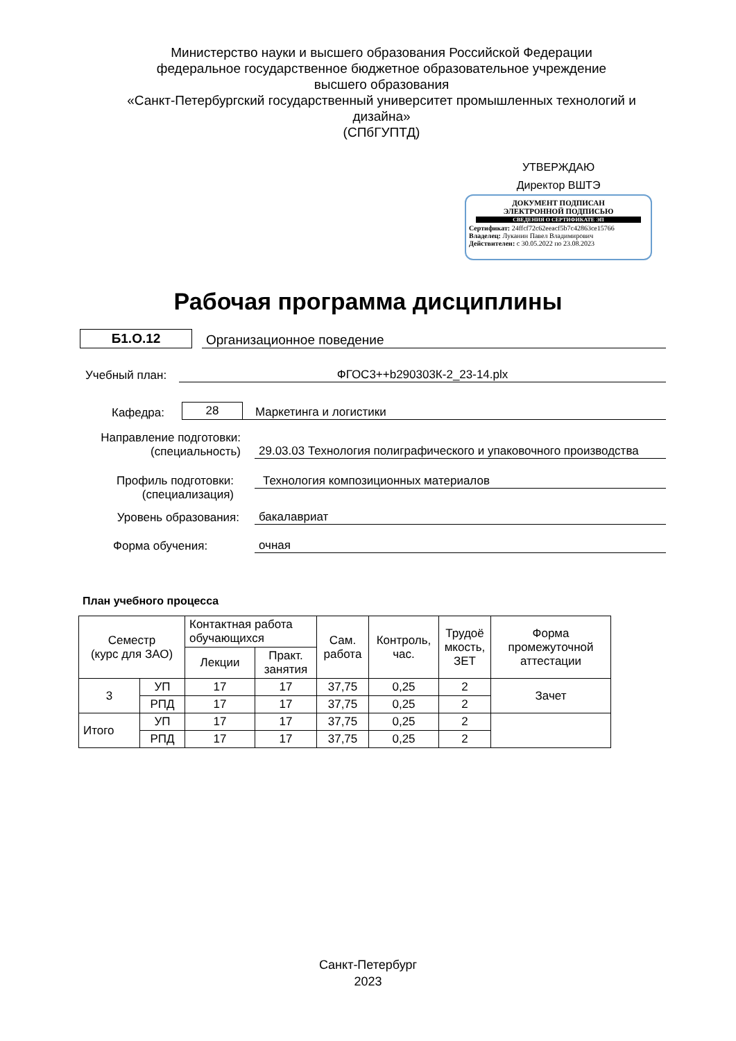Министерство науки и высшего образования Российской Федерации
федеральное государственное бюджетное образовательное учреждение
высшего образования
«Санкт-Петербургский государственный университет промышленных технологий и дизайна»
(СПбГУПТД)
УТВЕРЖДАЮ
Директор ВШТЭ
ДОКУМЕНТ ПОДПИСАН
ЭЛЕКТРОННОЙ ПОДПИСЬЮ
СВЕДЕНИЯ О СЕРТИФИКАТЕ ЭП
Сертификат: 24ffcf72c62eeacf5b7c42863ce15766
Владелец: Луканин Павел Владимирович
Действителен: с 30.05.2022 по 23.08.2023
Рабочая программа дисциплины
Б1.О.12
Организационное поведение
Учебный план:
ФГОС3++b290303К-2_23-14.plx
Кафедра:
28
Маркетинга и логистики
Направление подготовки:
(специальность)
29.03.03 Технология полиграфического и упаковочного производства
Профиль подготовки:
(специализация)
Технология композиционных материалов
Уровень образования:
бакалавриат
Форма обучения:
очная
План учебного процесса
| Семестр (курс для ЗАО) | | Контактная работа обучающихся | | Сам. работа | Контроль, час. | Трудоё мкость, ЗЕТ | Форма промежуточной аттестации |
| --- | --- | --- | --- | --- | --- | --- | --- |
| | | Лекции | Практ. занятия | | | | |
| 3 | УП | 17 | 17 | 37,75 | 0,25 | 2 | Зачет |
| | РПД | 17 | 17 | 37,75 | 0,25 | 2 | |
| Итого | УП | 17 | 17 | 37,75 | 0,25 | 2 | |
| | РПД | 17 | 17 | 37,75 | 0,25 | 2 | |
Санкт-Петербург
2023